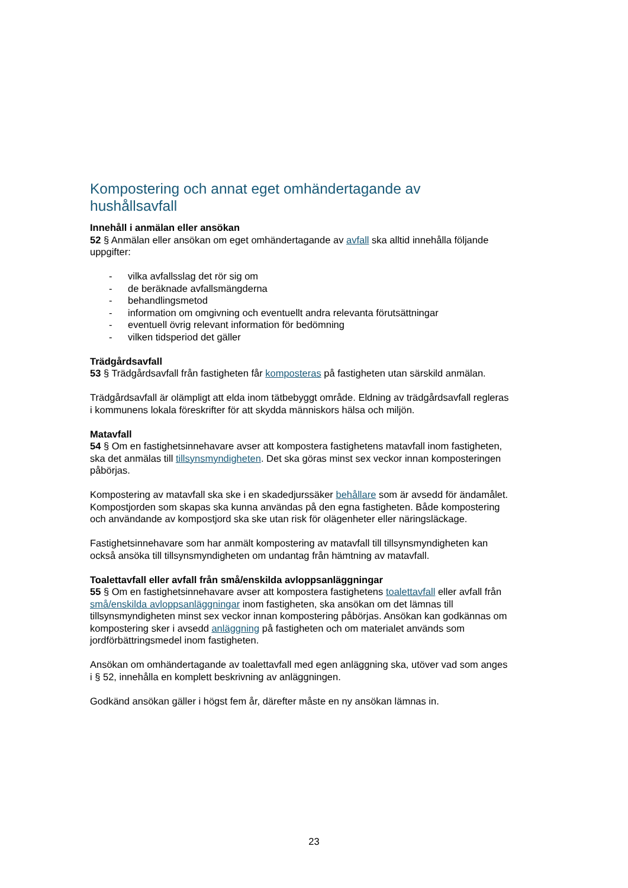Kompostering och annat eget omhändertagande av hushållsavfall
Innehåll i anmälan eller ansökan
52 § Anmälan eller ansökan om eget omhändertagande av avfall ska alltid innehålla följande uppgifter:
- vilka avfallsslag det rör sig om
- de beräknade avfallsmängderna
- behandlingsmetod
- information om omgivning och eventuellt andra relevanta förutsättningar
- eventuell övrig relevant information för bedömning
- vilken tidsperiod det gäller
Trädgårdsavfall
53 § Trädgårdsavfall från fastigheten får komposteras på fastigheten utan särskild anmälan.
Trädgårdsavfall är olämpligt att elda inom tätbebyggt område. Eldning av trädgårdsavfall regleras i kommunens lokala föreskrifter för att skydda människors hälsa och miljön.
Matavfall
54 § Om en fastighetsinnehavare avser att kompostera fastighetens matavfall inom fastigheten, ska det anmälas till tillsynsmyndigheten. Det ska göras minst sex veckor innan komposteringen påbörjas.
Kompostering av matavfall ska ske i en skadedjurssäker behållare som är avsedd för ändamålet. Kompostjorden som skapas ska kunna användas på den egna fastigheten. Både kompostering och användande av kompostjord ska ske utan risk för olägenheter eller näringsläckage.
Fastighetsinnehavare som har anmält kompostering av matavfall till tillsynsmyndigheten kan också ansöka till tillsynsmyndigheten om undantag från hämtning av matavfall.
Toalettavfall eller avfall från små/enskilda avloppsanläggningar
55 § Om en fastighetsinnehavare avser att kompostera fastighetens toalettavfall eller avfall från små/enskilda avloppsanläggningar inom fastigheten, ska ansökan om det lämnas till tillsynsmyndigheten minst sex veckor innan kompostering påbörjas. Ansökan kan godkännas om kompostering sker i avsedd anläggning på fastigheten och om materialet används som jordförbättringsmedel inom fastigheten.
Ansökan om omhändertagande av toalettavfall med egen anläggning ska, utöver vad som anges i § 52, innehålla en komplett beskrivning av anläggningen.
Godkänd ansökan gäller i högst fem år, därefter måste en ny ansökan lämnas in.
23